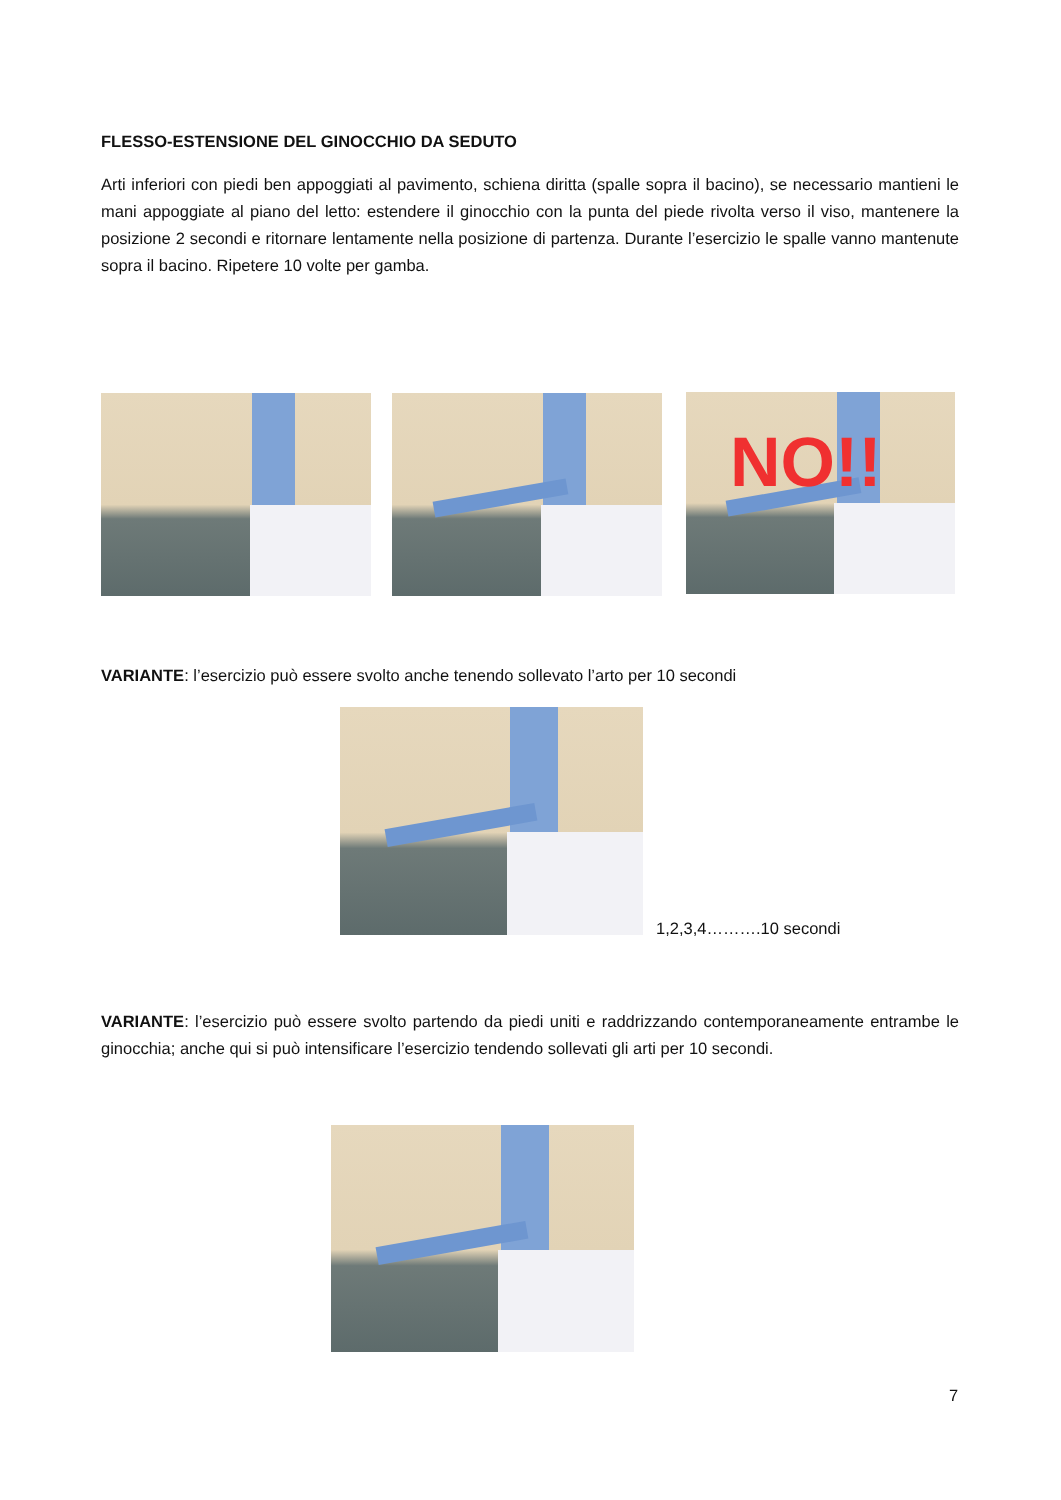FLESSO-ESTENSIONE DEL GINOCCHIO DA SEDUTO
Arti inferiori con piedi ben appoggiati al pavimento, schiena diritta (spalle sopra il bacino), se necessario mantieni le mani appoggiate al piano del letto: estendere il ginocchio con la punta del piede rivolta verso il viso, mantenere la posizione 2 secondi e ritornare lentamente nella posizione di partenza. Durante l’esercizio le spalle vanno mantenute sopra il bacino. Ripetere 10 volte per gamba.
NO!!
VARIANTE: l’esercizio può essere svolto anche tenendo sollevato l’arto per 10 secondi
1,2,3,4……….10 secondi
VARIANTE: l’esercizio può essere svolto partendo da piedi uniti e raddrizzando contemporaneamente entrambe le ginocchia; anche qui si può intensificare l’esercizio tendendo sollevati gli arti per 10 secondi.
7